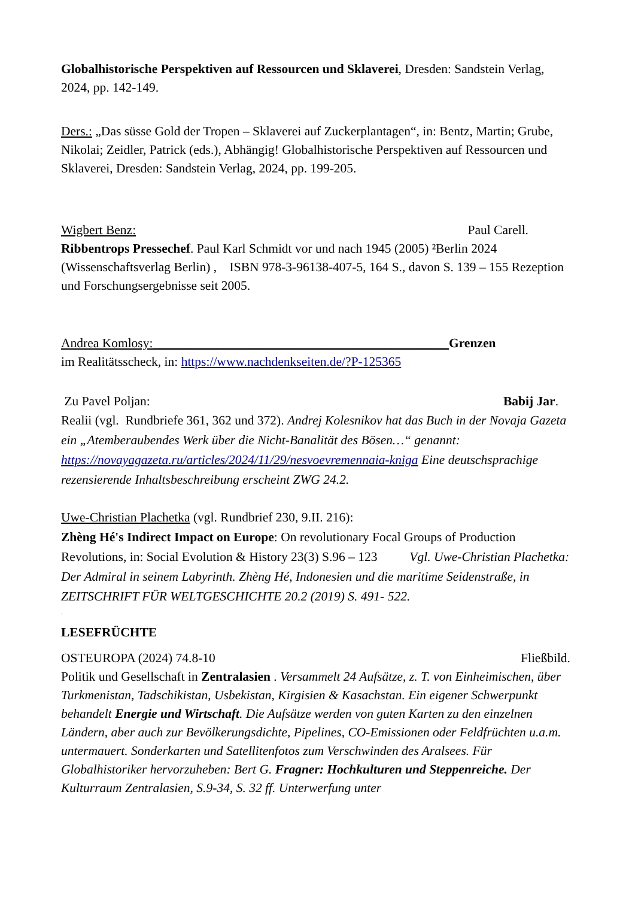Globalhistorische Perspektiven auf Ressourcen und Sklaverei, Dresden: Sandstein Verlag, 2024, pp. 142-149.
Ders.: „Das süsse Gold der Tropen – Sklaverei auf Zuckerplantagen“, in: Bentz, Martin; Grube, Nikolai; Zeidler, Patrick (eds.), Abhängig! Globalhistorische Perspektiven auf Ressourcen und Sklaverei, Dresden: Sandstein Verlag, 2024, pp. 199-205.
Wigbert Benz: Paul Carell.
Ribbentrops Pressechef. Paul Karl Schmidt vor und nach 1945 (2005) ²Berlin 2024 (Wissenschaftsverlag Berlin) , ISBN 978-3-96138-407-5, 164 S., davon S. 139 – 155 Rezeption und Forschungsergebnisse seit 2005.
Andrea Komlosy:______________________________________________Grenzen
im Realitätsscheck, in: https://www.nachdenkseiten.de/?P-125365
Zu Pavel Poljan: Babij Jar.
Realii (vgl. Rundbriefe 361, 362 und 372). Andrej Kolesnikov hat das Buch in der Novaja Gazeta ein „Atemberaubendes Werk über die Nicht-Banalität des Bösen…“ genannt: https://novayagazeta.ru/articles/2024/11/29/nesvoevremennaia-kniga Eine deutschsprachige rezensierende Inhaltsbeschreibung erscheint ZWG 24.2.
Uwe-Christian Plachetka (vgl. Rundbrief 230, 9.II. 216):
Zhèng Hé's Indirect Impact on Europe: On revolutionary Focal Groups of Production Revolutions, in: Social Evolution & History 23(3) S.96 – 123 Vgl. Uwe-Christian Plachetka: Der Admiral in seinem Labyrinth. Zhèng Hé, Indonesien und die maritime Seidenstraße, in ZEITSCHRIFT FÜR WELTGESCHICHTE 20.2 (2019) S. 491- 522.
.
LESEFRÜCHTE
OSTEUROPA (2024) 74.8-10 Fließbild.
Politik und Gesellschaft in Zentralasien . Versammelt 24 Aufsätze, z. T. von Einheimischen, über Turkmenistan, Tadschikistan, Usbekistan, Kirgisien & Kasachstan. Ein eigener Schwerpunkt behandelt Energie und Wirtschaft. Die Aufsätze werden von guten Karten zu den einzelnen Ländern, aber auch zur Bevölkerungsdichte, Pipelines, CO-Emissionen oder Feldfrüchten u.a.m. untermauert. Sonderkarten und Satellitenfotos zum Verschwinden des Aralsees. Für Globalhistoriker hervorzuheben: Bert G. Fragner: Hochkulturen und Steppenreiche. Der Kulturraum Zentralasien, S.9-34, S. 32 ff. Unterwerfung unter